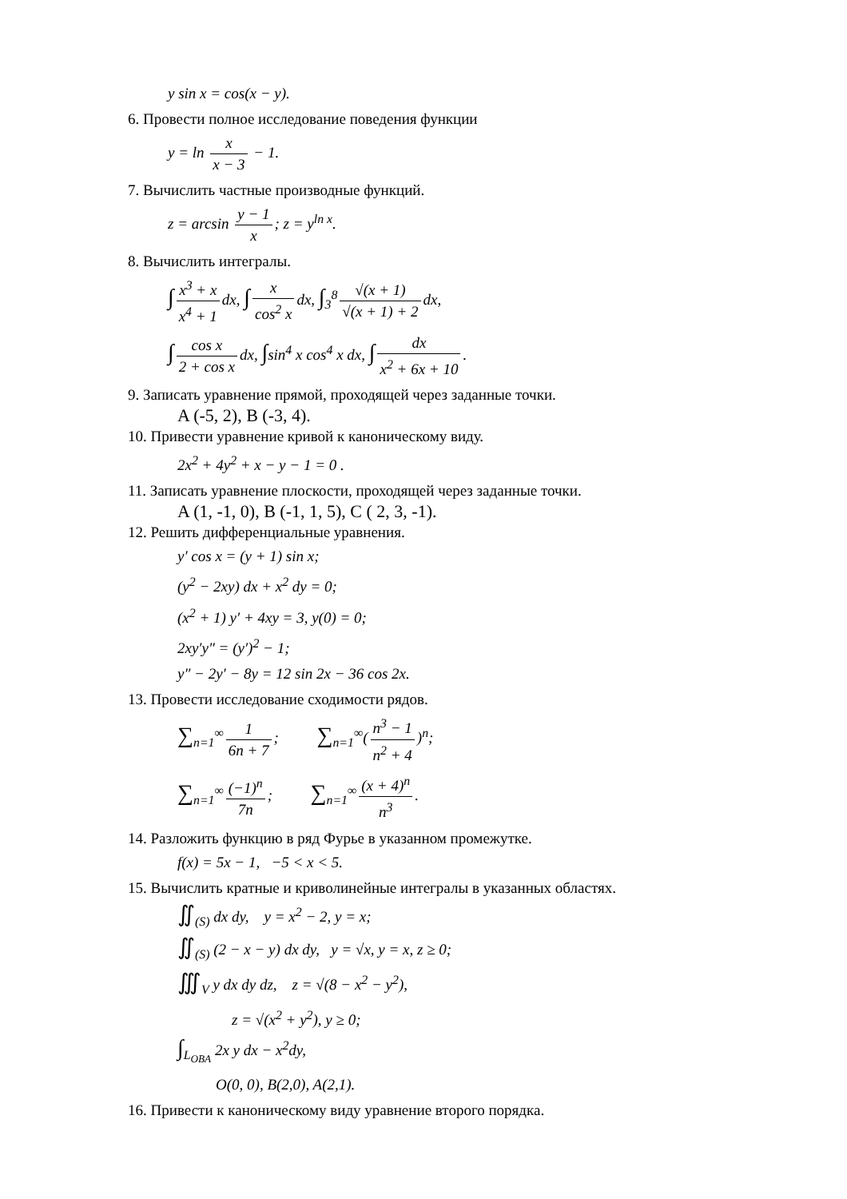y sin x = cos(x − y).
6. Провести полное исследование поведения функции
y = ln x x − 3 − 1.
7. Вычислить частные производные функций.
z = arcsin y − 1 x; z = y<sup>ln x</sup>.
8. Вычислить интегралы.
∫ x<sup>3</sup> + x x<sup>4</sup> + 1 dx, ∫ x cos<sup>2</sup> x dx, ∫<sub>3</sub><sup>8</sup> √(x + 1) √(x + 1) + 2 dx,
∫ cos x 2 + cos x dx, ∫sin<sup>4</sup> x cos<sup>4</sup> x dx, ∫ dx x<sup>2</sup> + 6x + 10.
9. Записать уравнение прямой, проходящей через заданные точки.
A (-5, 2), B (-3, 4).
10. Привести уравнение кривой к каноническому виду.
2x<sup>2</sup> + 4y<sup>2</sup> + x − y − 1 = 0 .
11. Записать уравнение плоскости, проходящей через заданные точки.
A (1, -1, 0), B (-1, 1, 5), C ( 2, 3, -1).
12. Решить дифференциальные уравнения.
y′ cos x = (y + 1) sin x;
(y<sup>2</sup> − 2xy) dx + x<sup>2</sup> dy = 0;
(x<sup>2</sup> + 1) y′ + 4xy = 3, y(0) = 0;
2xy′y″ = (y′)<sup>2</sup> − 1;
y″ − 2y′ − 8y = 12 sin 2x − 36 cos 2x.
13. Провести исследование сходимости рядов.
∑<sub>n=1</sub><sup>∞</sup> 1 6n + 7; ∑<sub>n=1</sub><sup>∞</sup>(n<sup>3</sup> − 1 n<sup>2</sup> + 4)<sup>n</sup>;
∑<sub>n=1</sub><sup>∞</sup> (−1)<sup>n</sup> 7n; ∑<sub>n=1</sub><sup>∞</sup> (x + 4)<sup>n</sup> n<sup>3</sup>.
14. Разложить функцию в ряд Фурье в указанном промежутке.
f(x) = 5x − 1, −5 < x < 5.
15. Вычислить кратные и криволинейные интегралы в указанных областях.
∬<sub>(S)</sub> dx dy, y = x<sup>2</sup> − 2, y = x;
∬<sub>(S)</sub> (2 − x − y) dx dy, y = √x, y = x, z ≥ 0;
∭<sub>V</sub> y dx dy dz, z = √(8 − x<sup>2</sup> − y<sup>2</sup>),
z = √(x<sup>2</sup> + y<sup>2</sup>), y ≥ 0;
∫<sub>L<sub>OBA</sub></sub> 2x y dx − x<sup>2</sup>dy,
O(0, 0), B(2,0), A(2,1).
16. Привести к каноническому виду уравнение второго порядка.